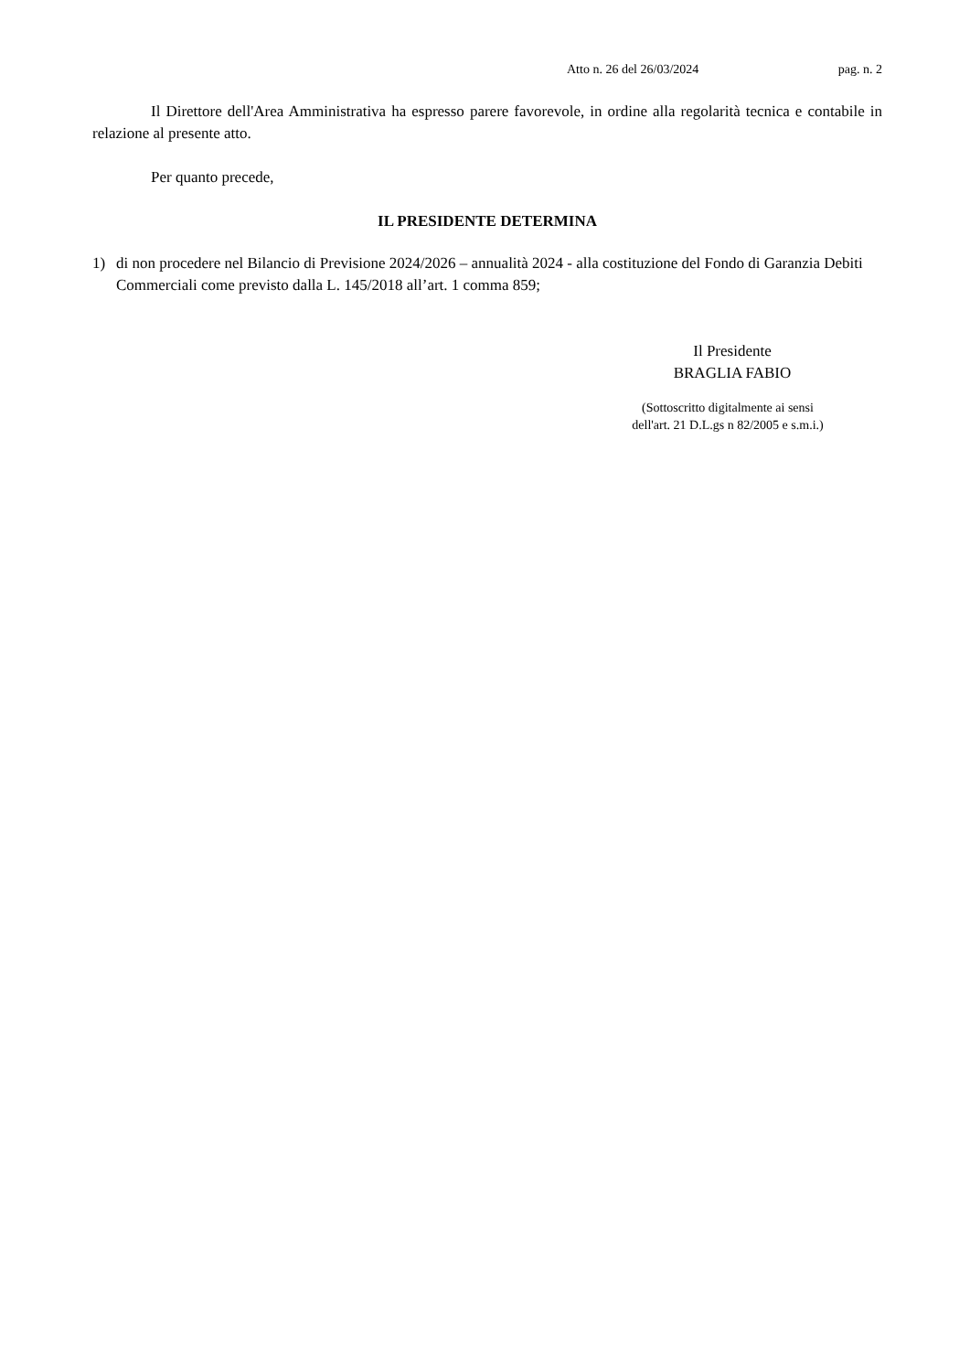Atto n. 26 del 26/03/2024 pag. n. 2
Il Direttore dell'Area Amministrativa ha espresso parere favorevole, in ordine alla regolarità tecnica e contabile in relazione al presente atto.
Per quanto precede,
IL PRESIDENTE DETERMINA
1) di non procedere nel Bilancio di Previsione 2024/2026 – annualità 2024 - alla costituzione del Fondo di Garanzia Debiti Commerciali come previsto dalla L. 145/2018 all’art. 1 comma 859;
Il Presidente
BRAGLIA FABIO
(Sottoscritto digitalmente ai sensi
dell'art. 21 D.L.gs n 82/2005 e s.m.i.)